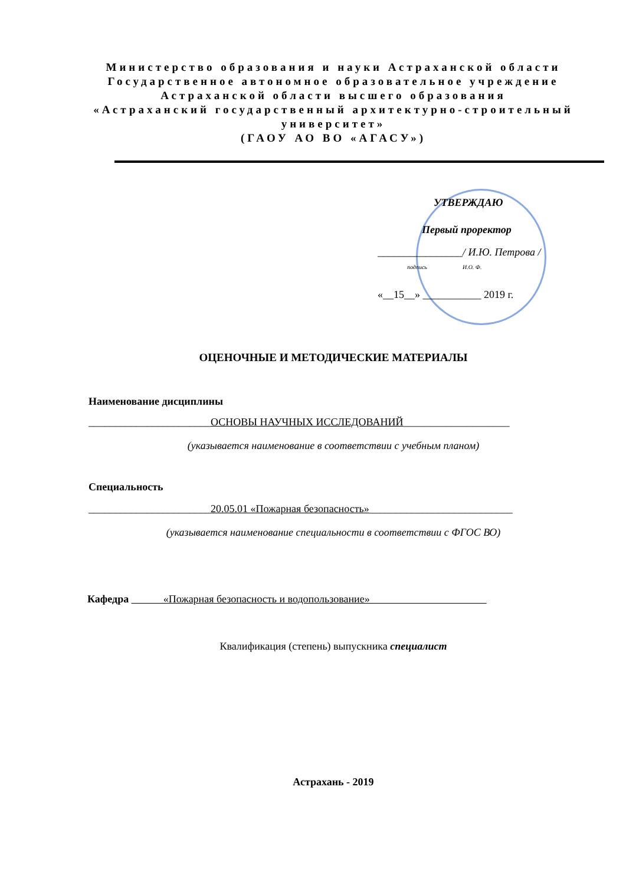Министерство образования и науки Астраханской области
Государственное автономное образовательное учреждение
Астраханской области высшего образования
«Астраханский государственный архитектурно-строительный университет»
(ГАОУ АО ВО «АГАСУ»)
УТВЕРЖДАЮ
Первый проректор
________________/ И.Ю. Петрова /
подпись И.О. Ф.
«__15__» ___________ 2019 г.
ОЦЕНОЧНЫЕ И МЕТОДИЧЕСКИЕ МАТЕРИАЛЫ
Наименование дисциплины
_______________________ОСНОВЫ НАУЧНЫХ ИССЛЕДОВАНИЙ____________________
(указывается наименование в соответствии с учебным планом)
Специальность
_______________________20.05.01 «Пожарная безопасность»___________________________
(указывается наименование специальности в соответствии с ФГОС ВО)
Кафедра «Пожарная безопасность и водопользование»
Квалификация (степень) выпускника специалист
Астрахань - 2019